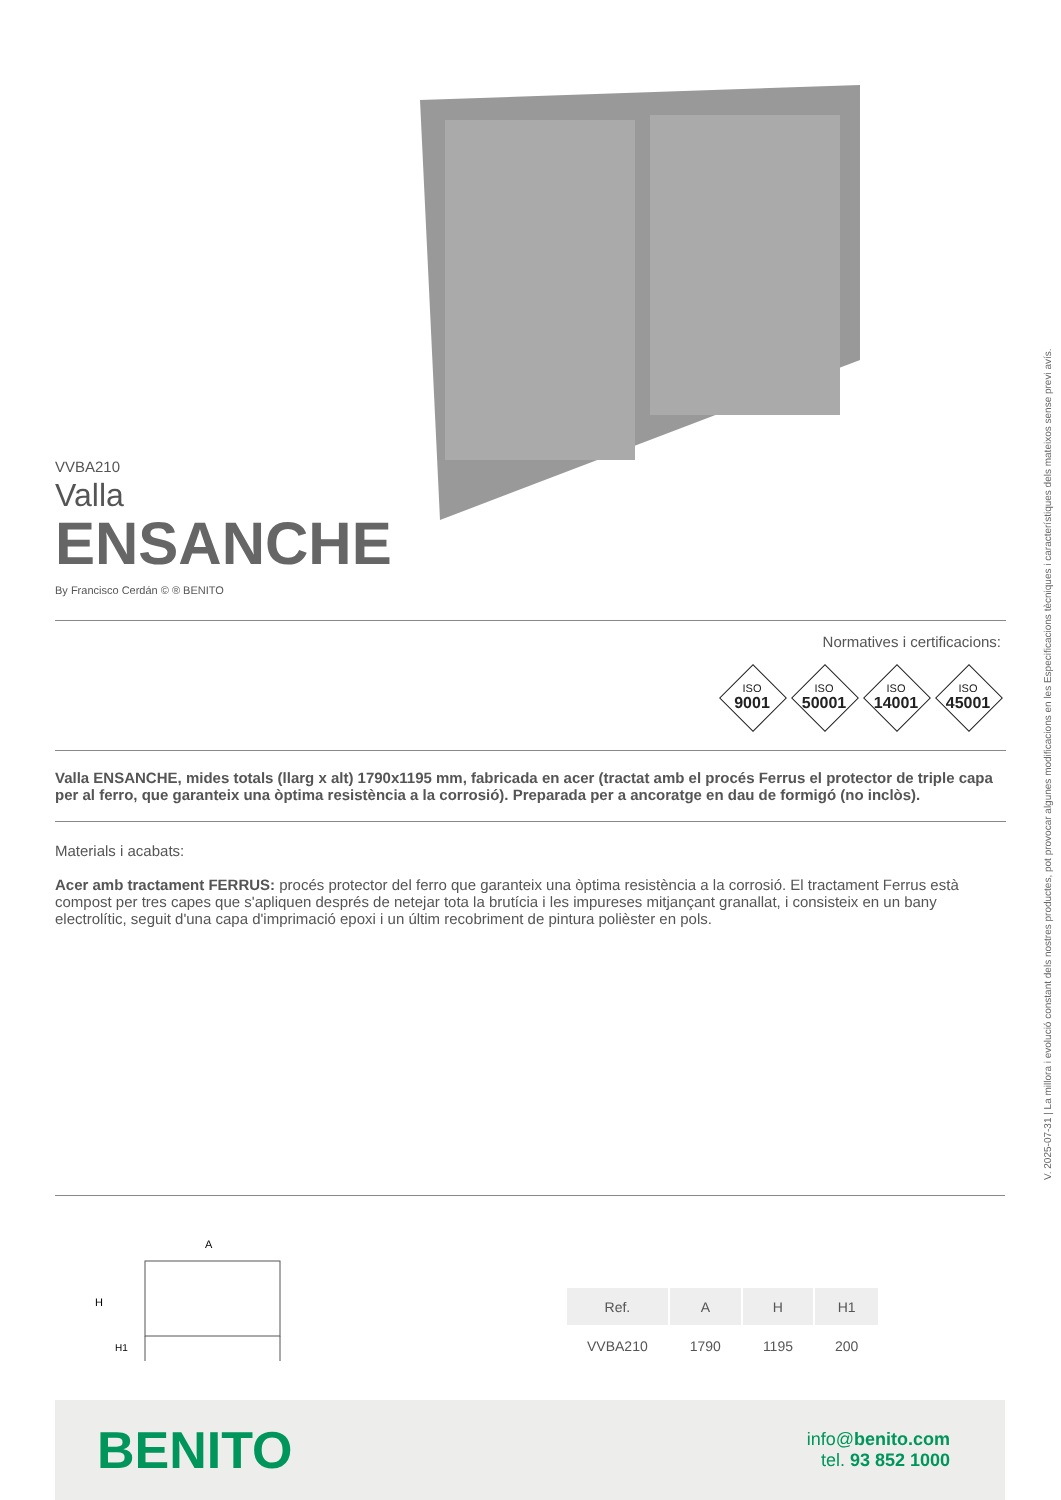V. 2025-07-31 | La millora i evolució constant dels nostres productes, pot provocar algunes modificacions en les Especificacions tècniques i característiques dels mateixos sense previ avís.
VVBA210
Valla
ENSANCHE
By Francisco Cerdán © ® BENITO
Normatives i certificacions:
ISO
9001
ISO
50001
ISO
14001
ISO
45001
Valla ENSANCHE, mides totals (llarg x alt) 1790x1195 mm, fabricada en acer (tractat amb el procés Ferrus el protector de triple capa per al ferro, que garanteix una òptima resistència a la corrosió). Preparada per a ancoratge en dau de formigó (no inclòs).
Materials i acabats:
Acer amb tractament FERRUS: procés protector del ferro que garanteix una òptima resistència a la corrosió. El tractament Ferrus està compost per tres capes que s'apliquen després de netejar tota la brutícia i les impureses mitjançant granallat, i consisteix en un bany electrolític, seguit d'una capa d'imprimació epoxi i un últim recobriment de pintura polièster en pols.
A
H
H1
| Ref. | A | H | H1 |
| --- | --- | --- | --- |
| VVBA210 | 1790 | 1195 | 200 |
BENITO
info@benito.com
tel. 93 852 1000